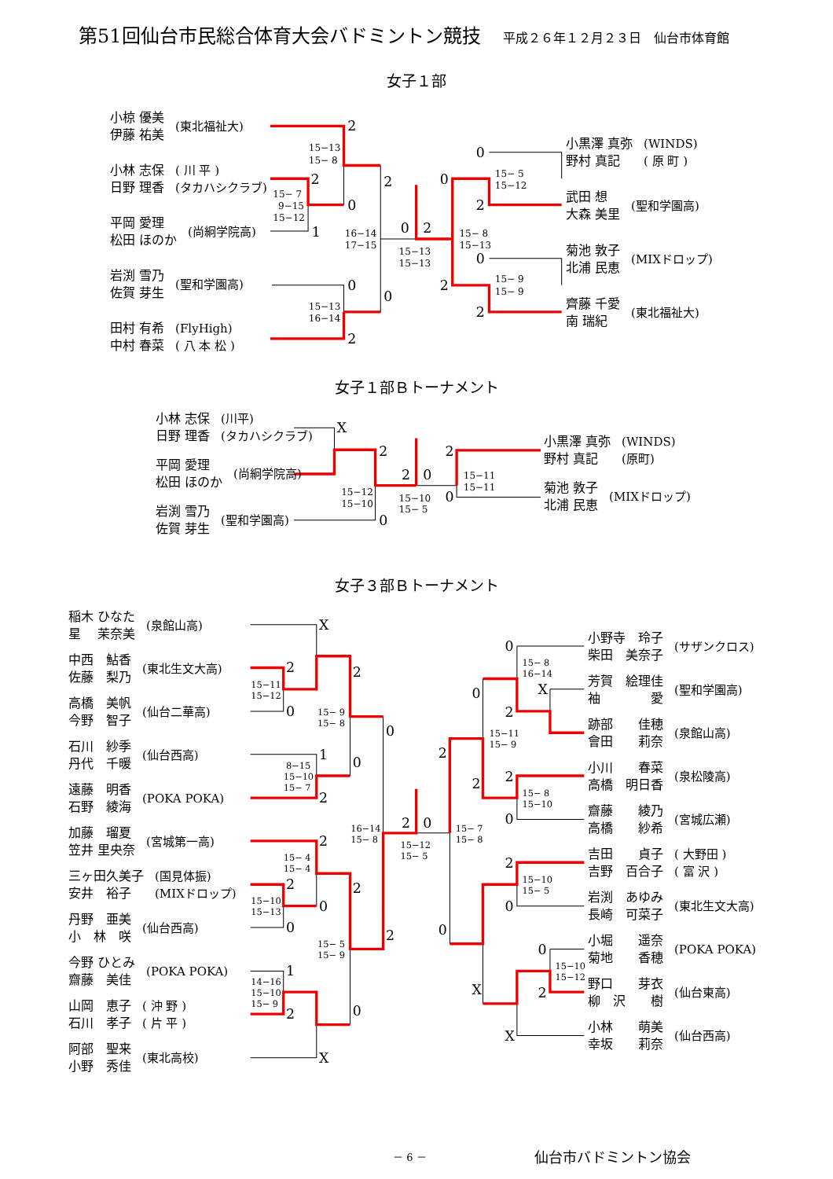第51回仙台市民総合体育大会バドミントン競技 平成２６年１２月２３日　仙台市体育館
女子１部
15−13
15− 8
15− 7
9−15
15−12
15−13
16−14
16−14
17−15
15−13
15−13
15− 8
15−13
15− 5
15−12
15− 9
15− 9
2
2
0
1
2
0
0
2
0
2
0
2
0
2
0
2
小椋 優美
伊藤 祐美
(東北福祉大)
小林 志保
日野 理香
( 川 平 )
(タカハシクラブ)
平岡 愛理
松田 ほのか
(尚絅学院高)
岩渕 雪乃
佐賀 芽生
(聖和学園高)
田村 有希
中村 春菜
(FlyHigh)
( 八 本 松 )
小黒澤 真弥
野村 真記
(WINDS)
( 原 町 )
武田 想
大森 美里
(聖和学園高)
菊池 敦子
北浦 民恵
(MIXドロップ)
齊藤 千愛
南 瑞紀
(東北福祉大)
女子１部Ｂトーナメント
15−12
15−10
15−10
15− 5
15−11
15−11
X
2
0
2
0
2
0
小林 志保
日野 理香
(川平)
(タカハシクラブ)
平岡 愛理
松田 ほのか
(尚絅学院高)
岩渕 雪乃
佐賀 芽生
(聖和学園高)
小黒澤 真弥
野村 真記
(WINDS)
(原町)
菊池 敦子
北浦 民恵
(MIXドロップ)
女子３部Ｂトーナメント
15−11
15−12
15− 9
15− 8
8−15
15−10
15− 7
15− 4
15− 4
15−10
15−13
15− 5
15− 9
14−16
15−10
15− 9
16−14
15− 8
15−12
15− 5
15− 7
15− 8
15− 8
16−14
15−11
15− 9
15− 8
15−10
15−10
15− 5
15−10
15−12
X
2
0
2
1
2
0
0
2
2
0
0
2
2
1
2
0
X
2
0
2
0
0
X
0
2
2
2
0
2
0
0
2
X
X
稲木 ひなた
星　 茉奈美
(泉館山高)
中西　鮎香
佐藤　梨乃
(東北生文大高)
高橋　美帆
今野　智子
(仙台二華高)
石川　紗季
丹代　千暖
(仙台西高)
遠藤　明香
石野　綾海
(POKA POKA)
加藤　瑠夏
笠井 里央奈
(宮城第一高)
三ヶ田久美子
安井　裕子
(国見体振)
(MIXドロップ)
丹野　亜美
小　林　咲
(仙台西高)
今野 ひとみ
齋藤　美佳
(POKA POKA)
山岡　恵子
石川　孝子
( 沖 野 )
( 片 平 )
阿部　聖来
小野　秀佳
(東北高校)
小野寺　玲子
柴田　美奈子
(サザンクロス)
芳賀　絵理佳
袖　　　　愛
(聖和学園高)
跡部　　佳穂
會田　　莉奈
(泉館山高)
小川　　春菜
高橋　明日香
(泉松陵高)
齋藤　　綾乃
高橋　　紗希
(宮城広瀬)
吉田　　貞子
吉野　百合子
( 大野田 )
( 富 沢 )
岩渕　あゆみ
長崎　可菜子
(東北生文大高)
小堀　　遥奈
菊地　　香穂
(POKA POKA)
野口　　芽衣
柳　沢　　樹
(仙台東高)
小林　　萌美
幸坂　　莉奈
(仙台西高)
－ 6 － 仙台市バドミントン協会